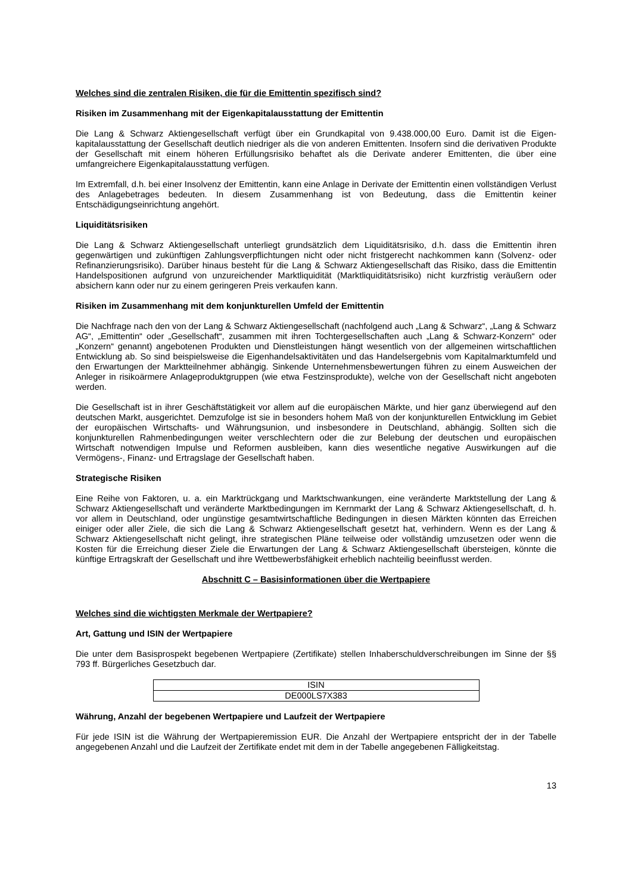Welches sind die zentralen Risiken, die für die Emittentin spezifisch sind?
Risiken im Zusammenhang mit der Eigenkapitalausstattung der Emittentin
Die Lang & Schwarz Aktiengesellschaft verfügt über ein Grundkapital von 9.438.000,00 Euro. Damit ist die Eigen­kapitalausstattung der Gesellschaft deutlich niedriger als die von anderen Emittenten. Insofern sind die derivativen Produkte der Gesellschaft mit einem höheren Erfüllungsrisiko behaftet als die Derivate anderer Emittenten, die über eine umfangreichere Eigenkapitalausstattung verfügen.
Im Extremfall, d.h. bei einer Insolvenz der Emittentin, kann eine Anlage in Derivate der Emittentin einen vollständigen Verlust des Anlagebetrages bedeuten. In diesem Zusammenhang ist von Bedeutung, dass die Emittentin keiner Entschädigungseinrichtung angehört.
Liquiditätsrisiken
Die Lang & Schwarz Aktiengesellschaft unterliegt grundsätzlich dem Liquiditätsrisiko, d.h. dass die Emittentin ihren gegenwärtigen und zukünftigen Zahlungsverpflichtungen nicht oder nicht fristgerecht nachkommen kann (Solvenz- oder Refinanzierungsrisiko). Darüber hinaus besteht für die Lang & Schwarz Aktiengesellschaft das Risiko, dass die Emittentin Handelspositionen aufgrund von unzureichender Marktliquidität (Marktliquiditätsrisiko) nicht kurzfristig veräußern oder absichern kann oder nur zu einem geringeren Preis verkaufen kann.
Risiken im Zusammenhang mit dem konjunkturellen Umfeld der Emittentin
Die Nachfrage nach den von der Lang & Schwarz Aktiengesellschaft (nachfolgend auch „Lang & Schwarz“, „Lang & Schwarz AG“, „Emittentin“ oder „Gesellschaft“, zusammen mit ihren Tochtergesellschaften auch „Lang & Schwarz-Konzern“ oder „Konzern“ genannt) angebotenen Produkten und Dienstleistungen hängt wesentlich von der allgemeinen wirtschaftlichen Entwicklung ab. So sind beispielsweise die Eigenhandelsaktivitäten und das Handelsergebnis vom Kapitalmarktumfeld und den Erwartungen der Marktteilnehmer abhängig. Sinkende Unternehmensbewertungen führen zu einem Ausweichen der Anleger in risikoärmere Anlageproduktgruppen (wie etwa Festzinsprodukte), welche von der Gesellschaft nicht angeboten werden.
Die Gesellschaft ist in ihrer Geschäftstätigkeit vor allem auf die europäischen Märkte, und hier ganz überwiegend auf den deutschen Markt, ausgerichtet. Demzufolge ist sie in besonders hohem Maß von der konjunkturellen Entwicklung im Gebiet der europäischen Wirtschafts- und Währungsunion, und insbesondere in Deutschland, abhängig. Sollten sich die konjunkturellen Rahmenbedingungen weiter verschlechtern oder die zur Belebung der deutschen und europäischen Wirtschaft notwendigen Impulse und Reformen ausbleiben, kann dies wesentliche negative Auswirkungen auf die Vermögens-, Finanz- und Ertragslage der Gesellschaft haben.
Strategische Risiken
Eine Reihe von Faktoren, u. a. ein Marktrückgang und Marktschwankungen, eine veränderte Marktstellung der Lang & Schwarz Aktiengesellschaft und veränderte Marktbedingungen im Kernmarkt der Lang & Schwarz Aktiengesellschaft, d. h. vor allem in Deutschland, oder ungünstige gesamtwirtschaftliche Bedingungen in diesen Märkten könnten das Erreichen einiger oder aller Ziele, die sich die Lang & Schwarz Aktiengesellschaft gesetzt hat, verhindern. Wenn es der Lang & Schwarz Aktiengesellschaft nicht gelingt, ihre strategischen Pläne teilweise oder vollständig umzusetzen oder wenn die Kosten für die Erreichung dieser Ziele die Erwartungen der Lang & Schwarz Aktiengesellschaft übersteigen, könnte die künftige Ertragskraft der Gesellschaft und ihre Wettbewerbsfähigkeit erheblich nachteilig beeinflusst werden.
Abschnitt C – Basisinformationen über die Wertpapiere
Welches sind die wichtigsten Merkmale der Wertpapiere?
Art, Gattung und ISIN der Wertpapiere
Die unter dem Basisprospekt begebenen Wertpapiere (Zertifikate) stellen Inhaberschuldverschreibungen im Sinne der §§ 793 ff. Bürgerliches Gesetzbuch dar.
| ISIN |
| --- |
| DE000LS7X383 |
Währung, Anzahl der begebenen Wertpapiere und Laufzeit der Wertpapiere
Für jede ISIN ist die Währung der Wertpapieremission EUR. Die Anzahl der Wertpapiere entspricht der in der Tabelle angegebenen Anzahl und die Laufzeit der Zertifikate endet mit dem in der Tabelle angegebenen Fälligkeitstag.
13